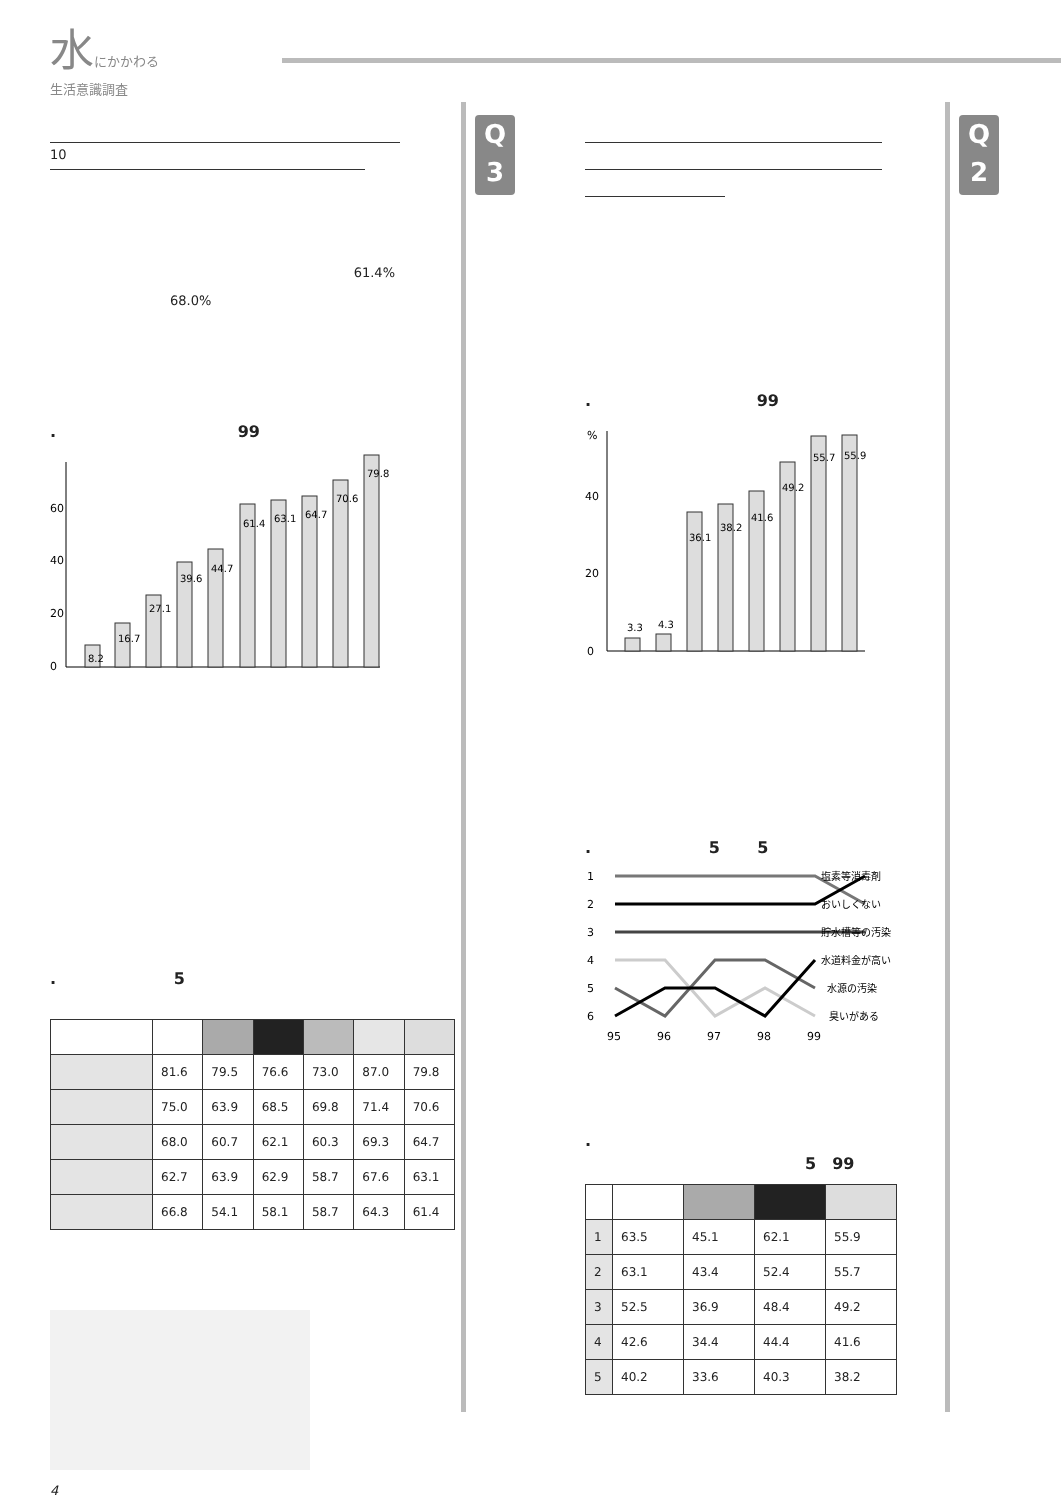水にかかわる
生活意識調査
Q
3
Q
2
10
61.4%
68.0%
.　　　　　　　　　　　 99
0
20
40
60
8.2
16.7
27.1
39.6
44.7
61.4
63.1
64.7
70.6
79.8
.　　　　　　　 5
| | 81.6 | 79.5 | 76.6 | 73.0 | 87.0 | 79.8 |
| | 75.0 | 63.9 | 68.5 | 69.8 | 71.4 | 70.6 |
| | 68.0 | 60.7 | 62.1 | 60.3 | 69.3 | 64.7 |
| | 62.7 | 63.9 | 62.9 | 58.7 | 67.6 | 63.1 |
| | 66.8 | 54.1 | 58.1 | 58.7 | 64.3 | 61.4 |
4
.　　　　　　　　　　 99
%
0
20
40
3.3
4.3
36.1
38.2
41.6
49.2
55.7
55.9
.　　　　　　　 5　　 5
1
2
3
4
5
6
塩素等消毒剤
おいしくない
貯水槽等の汚染
水道料金が高い
水源の汚染
臭いがある
95
96
97
98
99
.
5　99
| 1 | 63.5 | 45.1 | 62.1 | 55.9 |
| 2 | 63.1 | 43.4 | 52.4 | 55.7 |
| 3 | 52.5 | 36.9 | 48.4 | 49.2 |
| 4 | 42.6 | 34.4 | 44.4 | 41.6 |
| 5 | 40.2 | 33.6 | 40.3 | 38.2 |